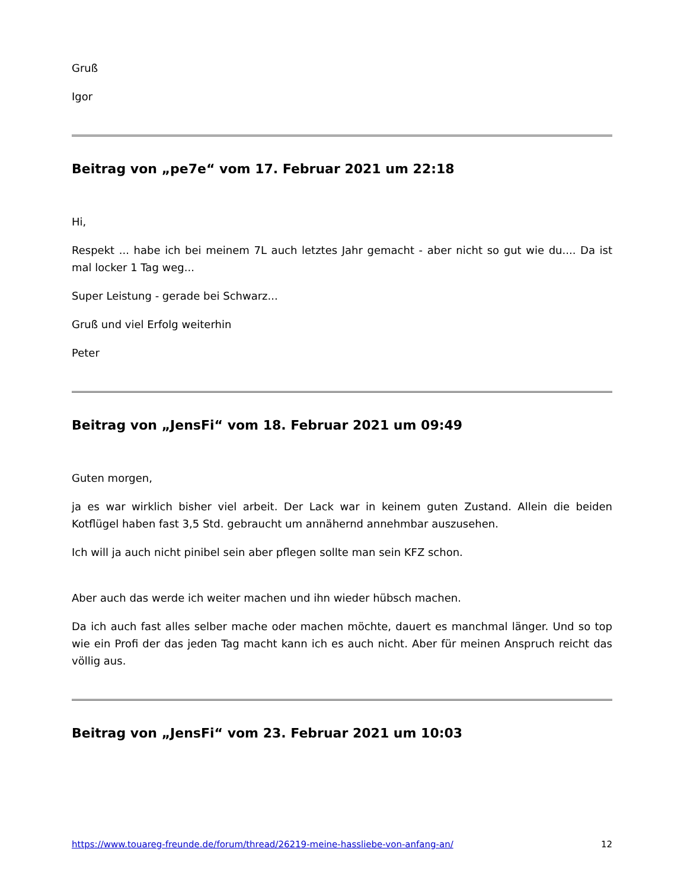Gruß
Igor
Beitrag von „pe7e“ vom 17. Februar 2021 um 22:18
Hi,
Respekt ... habe ich bei meinem 7L auch letztes Jahr gemacht - aber nicht so gut wie du.... Da ist mal locker 1 Tag weg...
Super Leistung - gerade bei Schwarz...
Gruß und viel Erfolg weiterhin
Peter
Beitrag von „JensFi“ vom 18. Februar 2021 um 09:49
Guten morgen,
ja es war wirklich bisher viel arbeit. Der Lack war in keinem guten Zustand. Allein die beiden Kotflügel haben fast 3,5 Std. gebraucht um annähernd annehmbar auszusehen.
Ich will ja auch nicht pinibel sein aber pflegen sollte man sein KFZ schon.
Aber auch das werde ich weiter machen und ihn wieder hübsch machen.
Da ich auch fast alles selber mache oder machen möchte, dauert es manchmal länger. Und so top wie ein Profi der das jeden Tag macht kann ich es auch nicht. Aber für meinen Anspruch reicht das völlig aus.
Beitrag von „JensFi“ vom 23. Februar 2021 um 10:03
https://www.touareg-freunde.de/forum/thread/26219-meine-hassliebe-von-anfang-an/ 12